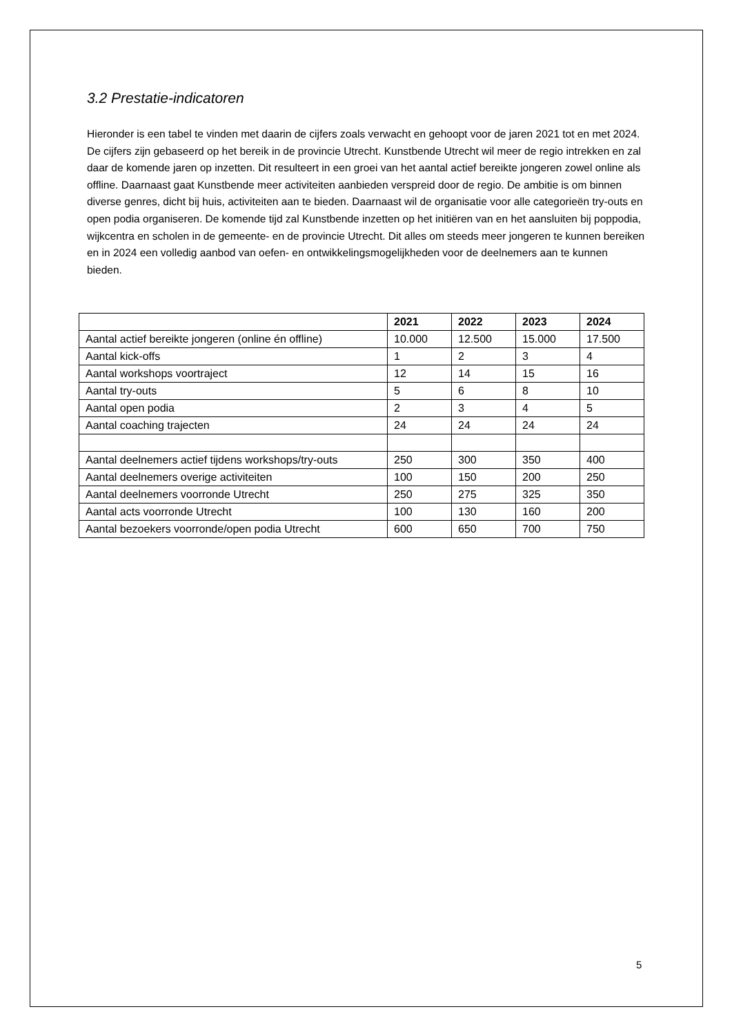3.2 Prestatie-indicatoren
Hieronder is een tabel te vinden met daarin de cijfers zoals verwacht en gehoopt voor de jaren 2021 tot en met 2024. De cijfers zijn gebaseerd op het bereik in de provincie Utrecht. Kunstbende Utrecht wil meer de regio intrekken en zal daar de komende jaren op inzetten. Dit resulteert in een groei van het aantal actief bereikte jongeren zowel online als offline. Daarnaast gaat Kunstbende meer activiteiten aanbieden verspreid door de regio. De ambitie is om binnen diverse genres, dicht bij huis, activiteiten aan te bieden. Daarnaast wil de organisatie voor alle categorieën try-outs en open podia organiseren. De komende tijd zal Kunstbende inzetten op het initiëren van en het aansluiten bij poppodia, wijkcentra en scholen in de gemeente- en de provincie Utrecht. Dit alles om steeds meer jongeren te kunnen bereiken en in 2024 een volledig aanbod van oefen- en ontwikkelingsmogelijkheden voor de deelnemers aan te kunnen bieden.
| | 2021 | 2022 | 2023 | 2024 |
| --- | --- | --- | --- | --- |
| Aantal actief bereikte jongeren (online én offline) | 10.000 | 12.500 | 15.000 | 17.500 |
| Aantal kick-offs | 1 | 2 | 3 | 4 |
| Aantal workshops voortraject | 12 | 14 | 15 | 16 |
| Aantal try-outs | 5 | 6 | 8 | 10 |
| Aantal open podia | 2 | 3 | 4 | 5 |
| Aantal coaching trajecten | 24 | 24 | 24 | 24 |
| Aantal deelnemers actief tijdens workshops/try-outs | 250 | 300 | 350 | 400 |
| Aantal deelnemers overige activiteiten | 100 | 150 | 200 | 250 |
| Aantal deelnemers voorronde Utrecht | 250 | 275 | 325 | 350 |
| Aantal acts voorronde Utrecht | 100 | 130 | 160 | 200 |
| Aantal bezoekers voorronde/open podia Utrecht | 600 | 650 | 700 | 750 |
5